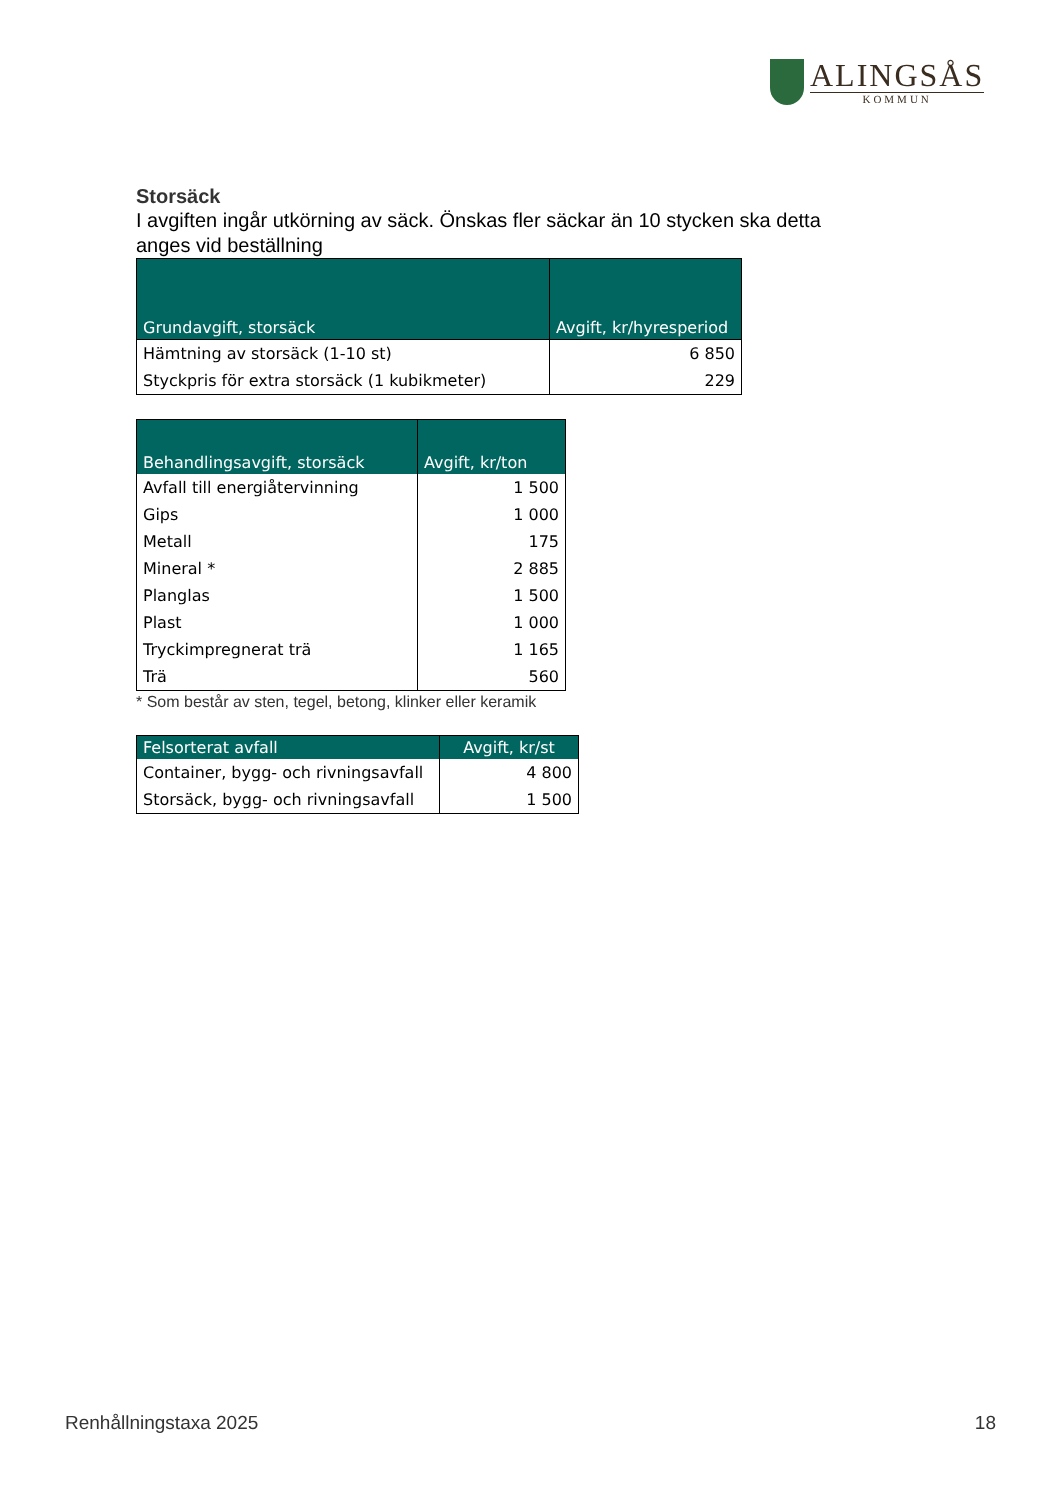ALINGSÅS
KOMMUN
Storsäck
I avgiften ingår utkörning av säck. Önskas fler säckar än 10 stycken ska detta anges vid beställning
| Grundavgift, storsäck | Avgift, kr/hyresperiod |
| --- | --- |
| Hämtning av storsäck (1-10 st) | 6 850 |
| Styckpris för extra storsäck (1 kubikmeter) | 229 |
| Behandlingsavgift, storsäck | Avgift, kr/ton |
| --- | --- |
| Avfall till energiåtervinning | 1 500 |
| Gips | 1 000 |
| Metall | 175 |
| Mineral * | 2 885 |
| Planglas | 1 500 |
| Plast | 1 000 |
| Tryckimpregnerat trä | 1 165 |
| Trä | 560 |
* Som består av sten, tegel, betong, klinker eller keramik
| Felsorterat avfall | Avgift, kr/st |
| --- | --- |
| Container, bygg- och rivningsavfall | 4 800 |
| Storsäck, bygg- och rivningsavfall | 1 500 |
Renhållningstaxa 2025 18